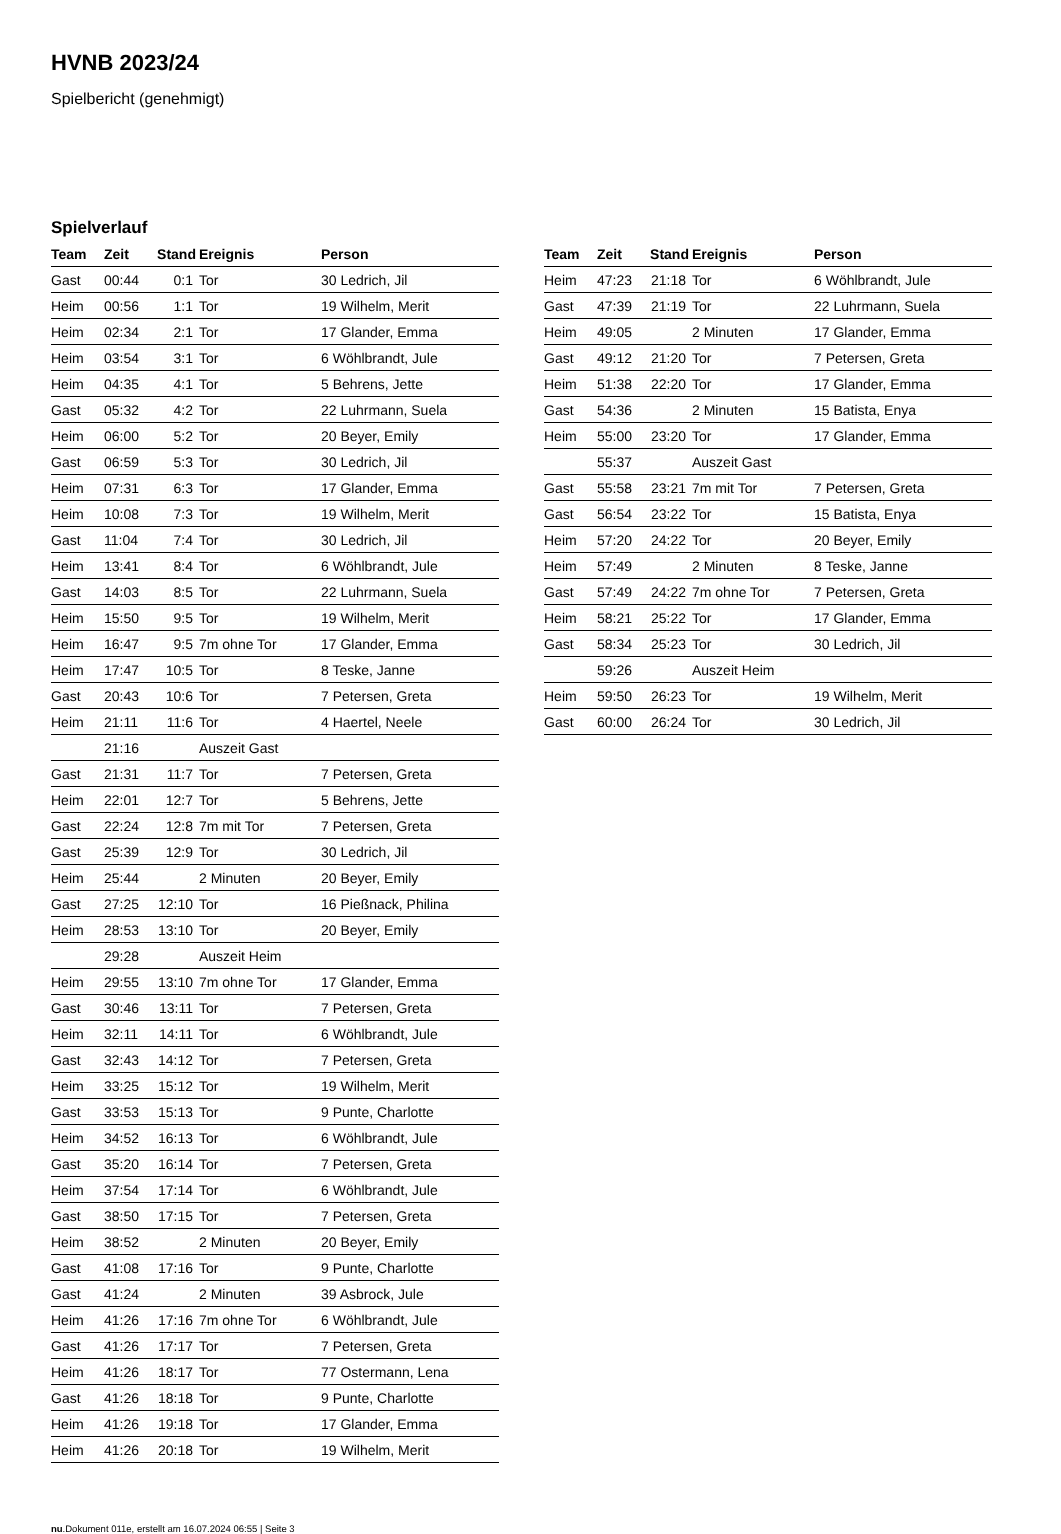HVNB 2023/24
Spielbericht (genehmigt)
Spielverlauf
| Team | Zeit | Stand | Ereignis | Person |
| --- | --- | --- | --- | --- |
| Gast | 00:44 | 0:1 | Tor | 30 Ledrich, Jil |
| Heim | 00:56 | 1:1 | Tor | 19 Wilhelm, Merit |
| Heim | 02:34 | 2:1 | Tor | 17 Glander, Emma |
| Heim | 03:54 | 3:1 | Tor | 6 Wöhlbrandt, Jule |
| Heim | 04:35 | 4:1 | Tor | 5 Behrens, Jette |
| Gast | 05:32 | 4:2 | Tor | 22 Luhrmann, Suela |
| Heim | 06:00 | 5:2 | Tor | 20 Beyer, Emily |
| Gast | 06:59 | 5:3 | Tor | 30 Ledrich, Jil |
| Heim | 07:31 | 6:3 | Tor | 17 Glander, Emma |
| Heim | 10:08 | 7:3 | Tor | 19 Wilhelm, Merit |
| Gast | 11:04 | 7:4 | Tor | 30 Ledrich, Jil |
| Heim | 13:41 | 8:4 | Tor | 6 Wöhlbrandt, Jule |
| Gast | 14:03 | 8:5 | Tor | 22 Luhrmann, Suela |
| Heim | 15:50 | 9:5 | Tor | 19 Wilhelm, Merit |
| Heim | 16:47 | 9:5 | 7m ohne Tor | 17 Glander, Emma |
| Heim | 17:47 | 10:5 | Tor | 8 Teske, Janne |
| Gast | 20:43 | 10:6 | Tor | 7 Petersen, Greta |
| Heim | 21:11 | 11:6 | Tor | 4 Haertel, Neele |
| | 21:16 | | Auszeit Gast | |
| Gast | 21:31 | 11:7 | Tor | 7 Petersen, Greta |
| Heim | 22:01 | 12:7 | Tor | 5 Behrens, Jette |
| Gast | 22:24 | 12:8 | 7m mit Tor | 7 Petersen, Greta |
| Gast | 25:39 | 12:9 | Tor | 30 Ledrich, Jil |
| Heim | 25:44 | | 2 Minuten | 20 Beyer, Emily |
| Gast | 27:25 | 12:10 | Tor | 16 Pießnack, Philina |
| Heim | 28:53 | 13:10 | Tor | 20 Beyer, Emily |
| | 29:28 | | Auszeit Heim | |
| Heim | 29:55 | 13:10 | 7m ohne Tor | 17 Glander, Emma |
| Gast | 30:46 | 13:11 | Tor | 7 Petersen, Greta |
| Heim | 32:11 | 14:11 | Tor | 6 Wöhlbrandt, Jule |
| Gast | 32:43 | 14:12 | Tor | 7 Petersen, Greta |
| Heim | 33:25 | 15:12 | Tor | 19 Wilhelm, Merit |
| Gast | 33:53 | 15:13 | Tor | 9 Punte, Charlotte |
| Heim | 34:52 | 16:13 | Tor | 6 Wöhlbrandt, Jule |
| Gast | 35:20 | 16:14 | Tor | 7 Petersen, Greta |
| Heim | 37:54 | 17:14 | Tor | 6 Wöhlbrandt, Jule |
| Gast | 38:50 | 17:15 | Tor | 7 Petersen, Greta |
| Heim | 38:52 | | 2 Minuten | 20 Beyer, Emily |
| Gast | 41:08 | 17:16 | Tor | 9 Punte, Charlotte |
| Gast | 41:24 | | 2 Minuten | 39 Asbrock, Jule |
| Heim | 41:26 | 17:16 | 7m ohne Tor | 6 Wöhlbrandt, Jule |
| Gast | 41:26 | 17:17 | Tor | 7 Petersen, Greta |
| Heim | 41:26 | 18:17 | Tor | 77 Ostermann, Lena |
| Gast | 41:26 | 18:18 | Tor | 9 Punte, Charlotte |
| Heim | 41:26 | 19:18 | Tor | 17 Glander, Emma |
| Heim | 41:26 | 20:18 | Tor | 19 Wilhelm, Merit |
| Team | Zeit | Stand | Ereignis | Person |
| --- | --- | --- | --- | --- |
| Heim | 47:23 | 21:18 | Tor | 6 Wöhlbrandt, Jule |
| Gast | 47:39 | 21:19 | Tor | 22 Luhrmann, Suela |
| Heim | 49:05 | | 2 Minuten | 17 Glander, Emma |
| Gast | 49:12 | 21:20 | Tor | 7 Petersen, Greta |
| Heim | 51:38 | 22:20 | Tor | 17 Glander, Emma |
| Gast | 54:36 | | 2 Minuten | 15 Batista, Enya |
| Heim | 55:00 | 23:20 | Tor | 17 Glander, Emma |
| | 55:37 | | Auszeit Gast | |
| Gast | 55:58 | 23:21 | 7m mit Tor | 7 Petersen, Greta |
| Gast | 56:54 | 23:22 | Tor | 15 Batista, Enya |
| Heim | 57:20 | 24:22 | Tor | 20 Beyer, Emily |
| Heim | 57:49 | | 2 Minuten | 8 Teske, Janne |
| Gast | 57:49 | 24:22 | 7m ohne Tor | 7 Petersen, Greta |
| Heim | 58:21 | 25:22 | Tor | 17 Glander, Emma |
| Gast | 58:34 | 25:23 | Tor | 30 Ledrich, Jil |
| | 59:26 | | Auszeit Heim | |
| Heim | 59:50 | 26:23 | Tor | 19 Wilhelm, Merit |
| Gast | 60:00 | 26:24 | Tor | 30 Ledrich, Jil |
nu.Dokument 011e, erstellt am 16.07.2024 06:55 | Seite 3